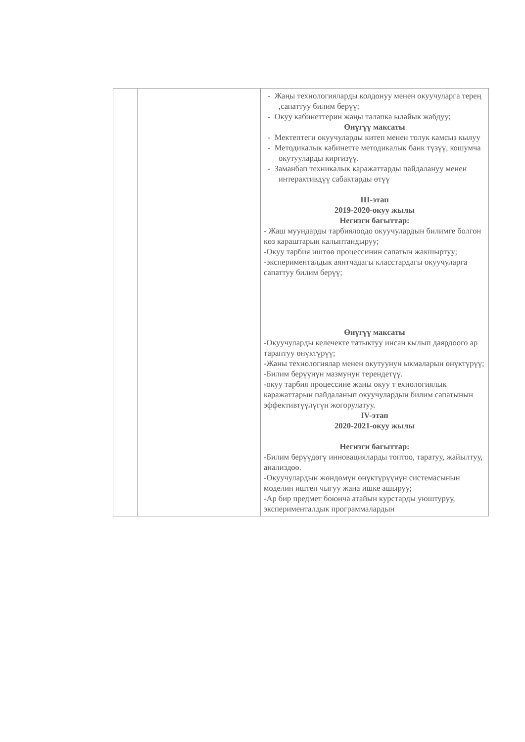| | | - Жаңы технологияларды колдонуу менен окуучуларга терең ,сапаттуу билим берүү; - Окуу кабинеттерин жаңы талапка ылайык жабдуу; Өнүгүү максаты - Мектептеги окуучуларды китеп менен толук камсыз кылуу - Методикалык кабинетте методикалык банк түзүү, кошумча окутууларды киргизүү. - Заманбап техникалык каражаттарды пайдалануу менен интерактивдүү сабактарды өтүү III-этап 2019-2020-окуу жылы Негизги багыттар: - Жаш муундарды тарбиялоодо окуучулардын билимге болгон көз караштарын калыптандыруу; -Окуу тарбия иштөө процессинин сапатын жакшыртуу; -эксперименталдык аянтчадагы класстардагы окуучуларга сапаттуу билим берүү; Өнүгүү максаты -Окуучуларды келечекте татыктуу инсан кылып даярдоого ар тараптуу өнүктүрүү; -Жаны технологиялар менен окутуунун ыкмаларын өнүктүрүү; -Билим берүүнүн мазмунун терендетүү. -окуу тарбия процессине жаны окуу т ехнологиялык каражаттарын пайдаланып окуучулардын билим сапатынын эффективтүүлүгүн жогорулатуу. IV-этап 2020-2021-окуу жылы Негизги багыттар: -Билим берүүдөгү инновацияларды топтоо, таратуу, жайылтуу, анализдөө. -Окуучулардын жөндөмүн өнүктүрүүнүн системасынын моделин иштеп чыгуу жана ишке ашыруу; -Ар бир предмет боюнча атайын курстарды уюштуруу, эксперименталдык программалардын |